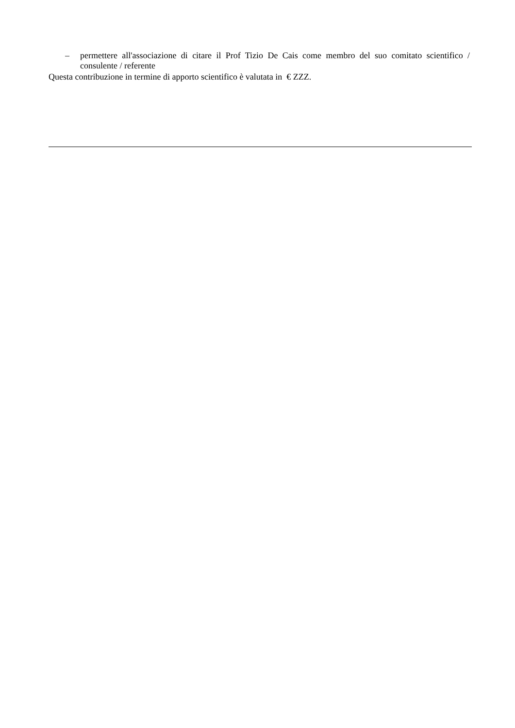– permettere all'associazione di citare il Prof Tizio De Cais come membro del suo comitato scientifico / consulente / referente
Questa contribuzione in termine di apporto scientifico è valutata in € ZZZ.